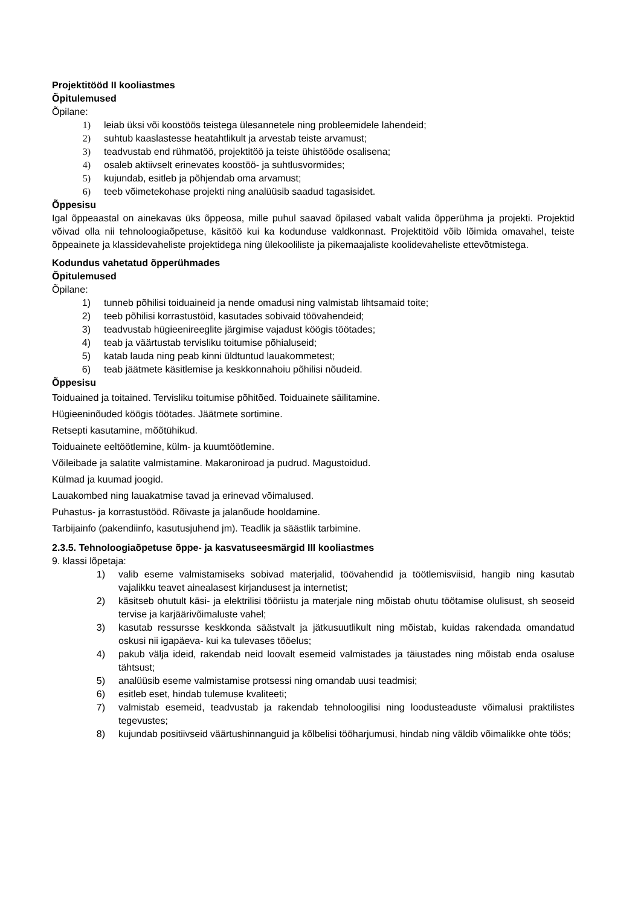Projektitööd II kooliastmes
Õpitulemused
Õpilane:
1) leiab üksi või koostöös teistega ülesannetele ning probleemidele lahendeid;
2) suhtub kaaslastesse heatahtlikult ja arvestab teiste arvamust;
3) teadvustab end rühmatöö, projektitöö ja teiste ühistööde osalisena;
4) osaleb aktiivselt erinevates koostöö- ja suhtlusvormides;
5) kujundab, esitleb ja põhjendab oma arvamust;
6) teeb võimetekohase projekti ning analüüsib saadud tagasisidet.
Õppesisu
Igal õppeaastal on ainekavas üks õppeosa, mille puhul saavad õpilased vabalt valida õpperühma ja projekti. Projektid võivad olla nii tehnoloogiaõpetuse, käsitöö kui ka kodunduse valdkonnast. Projektitöid võib lõimida omavahel, teiste õppeainete ja klassidevaheliste projektidega ning ülekooliliste ja pikemaajaliste koolidevaheliste ettevõtmistega.
Kodundus vahetatud õpperühmades
Õpitulemused
Õpilane:
1) tunneb põhilisi toiduaineid ja nende omadusi ning valmistab lihtsamaid toite;
2) teeb põhilisi korrastustöid, kasutades sobivaid töövahendeid;
3) teadvustab hügieenireeglite järgimise vajadust köögis töötades;
4) teab ja väärtustab tervisliku toitumise põhialuseid;
5) katab lauda ning peab kinni üldtuntud lauakommetest;
6) teab jäätmete käsitlemise ja keskkonnahoiu põhilisi nõudeid.
Õppesisu
Toiduained ja toitained. Tervisliku toitumise põhitõed. Toiduainete säilitamine.
Hügieeninõuded köögis töötades. Jäätmete sortimine.
Retsepti kasutamine, mõõtühikud.
Toiduainete eeltöötlemine, külm- ja kuumtöötlemine.
Võileibade ja salatite valmistamine. Makaroniroad ja pudrud. Magustoidud.
Külmad ja kuumad joogid.
Lauakombed ning lauakatmise tavad ja erinevad võimalused.
Puhastus- ja korrastustööd. Rõivaste ja jalanõude hooldamine.
Tarbijainfo (pakendiinfo, kasutusjuhend jm). Teadlik ja säästlik tarbimine.
2.3.5. Tehnoloogiaõpetuse õppe- ja kasvatuseesmärgid III kooliastmes
9. klassi lõpetaja:
1) valib eseme valmistamiseks sobivad materjalid, töövahendid ja töötlemisviisid, hangib ning kasutab vajalikku teavet ainealasest kirjandusest ja internetist;
2) käsitseb ohutult käsi- ja elektrilisi tööriistu ja materjale ning mõistab ohutu töötamise olulisust, sh seoseid tervise ja karjäärivõimaluste vahel;
3) kasutab ressursse keskkonda säästvalt ja jätkusuutlikult ning mõistab, kuidas rakendada omandatud oskusi nii igapäeva- kui ka tulevases tööelus;
4) pakub välja ideid, rakendab neid loovalt esemeid valmistades ja täiustades ning mõistab enda osaluse tähtsust;
5) analüüsib eseme valmistamise protsessi ning omandab uusi teadmisi;
6) esitleb eset, hindab tulemuse kvaliteeti;
7) valmistab esemeid, teadvustab ja rakendab tehnoloogilisi ning loodusteaduste võimalusi praktilistes tegevustes;
8) kujundab positiivseid väärtushinnanguid ja kõlbelisi tööharjumusi, hindab ning väldib võimalikke ohte töös;